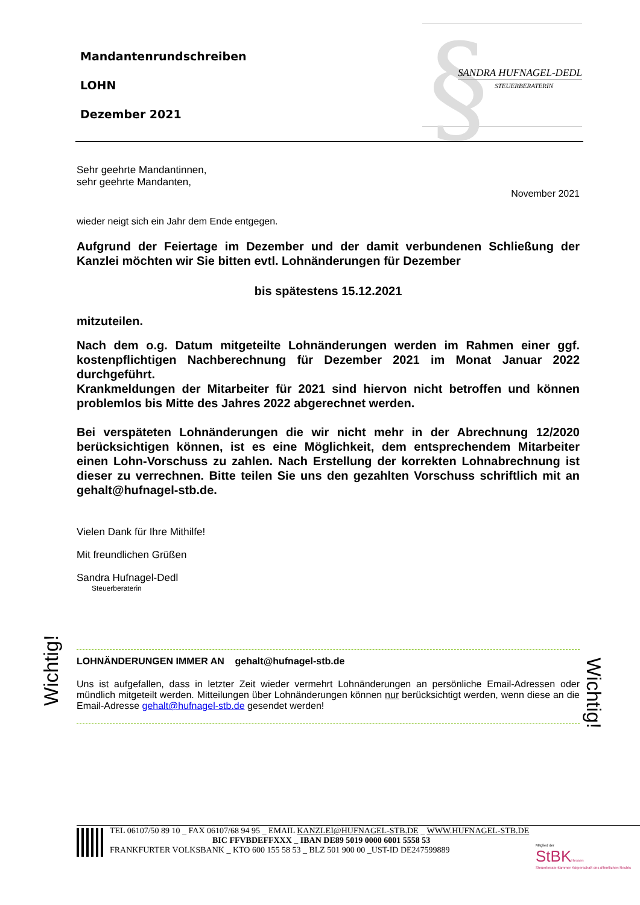Mandantenrundschreiben
LOHN
Dezember 2021
§ SANDRA HUFNAGEL-DEDL
STEUERBERATERIN
Sehr geehrte Mandantinnen,
sehr geehrte Mandanten,
November 2021
wieder neigt sich ein Jahr dem Ende entgegen.
Aufgrund der Feiertage im Dezember und der damit verbundenen Schließung der Kanzlei möchten wir Sie bitten evtl. Lohnänderungen für Dezember
bis spätestens 15.12.2021
mitzuteilen.
Nach dem o.g. Datum mitgeteilte Lohnänderungen werden im Rahmen einer ggf. kostenpflichtigen Nachberechnung für Dezember 2021 im Monat Januar 2022 durchgeführt.
Krankmeldungen der Mitarbeiter für 2021 sind hiervon nicht betroffen und können problemlos bis Mitte des Jahres 2022 abgerechnet werden.
Bei verspäteten Lohnänderungen die wir nicht mehr in der Abrechnung 12/2020 berücksichtigen können, ist es eine Möglichkeit, dem entsprechendem Mitarbeiter einen Lohn-Vorschuss zu zahlen. Nach Erstellung der korrekten Lohnabrechnung ist dieser zu verrechnen. Bitte teilen Sie uns den gezahlten Vorschuss schriftlich mit an gehalt@hufnagel-stb.de.
Vielen Dank für Ihre Mithilfe!
Mit freundlichen Grüßen
Sandra Hufnagel-Dedl
Steuerberaterin
Wichtig!
Wichtig!
LOHNÄNDERUNGEN IMMER AN gehalt@hufnagel-stb.de
Uns ist aufgefallen, dass in letzter Zeit wieder vermehrt Lohnänderungen an persönliche Email-Adressen oder mündlich mitgeteilt werden. Mitteilungen über Lohnänderungen können nur berücksichtigt werden, wenn diese an die Email-Adresse gehalt@hufnagel-stb.de gesendet werden!
TEL 06107/50 89 10 _ FAX 06107/68 94 95 _ EMAIL KANZLEI@HUFNAGEL-STB.DE _ WWW.HUFNAGEL-STB.DE
BIC FFVBDEFFXXX _ IBAN DE89 5019 0000 6001 5558 53
FRANKFURTER VOLKSBANK _ KTO 600 155 58 53 _ BLZ 501 900 00 _UST-ID DE247599889
Mitglied der
StBKHessen
Steuerberaterkammer Körperschaft des öffentlichen Rechts